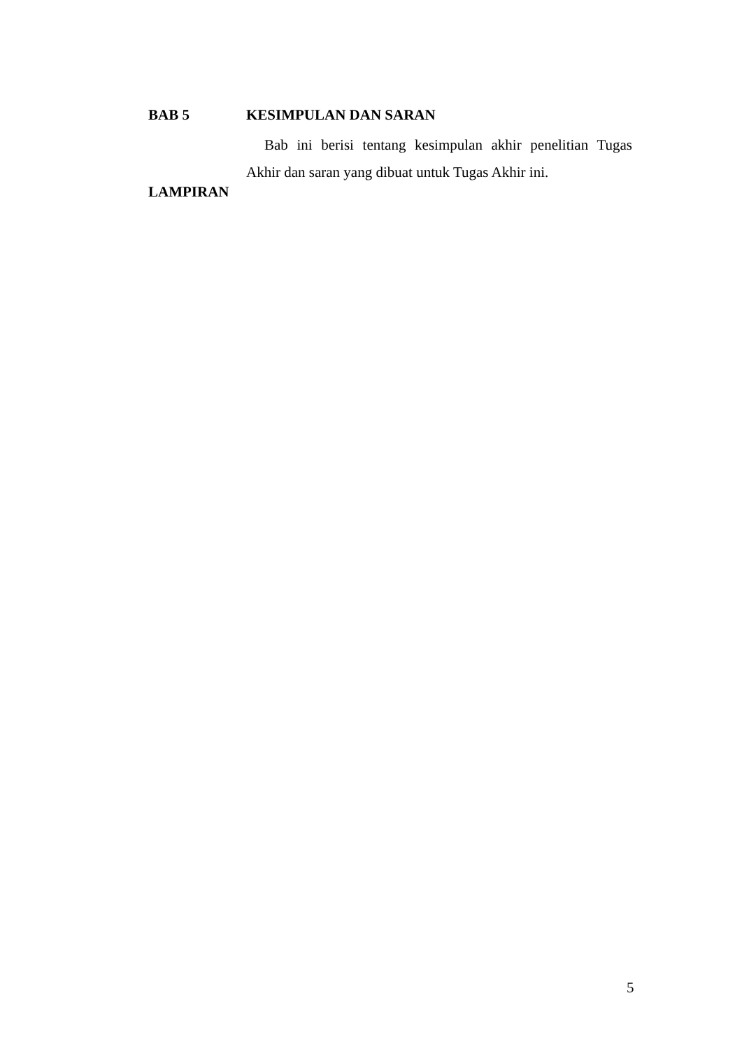BAB 5 KESIMPULAN DAN SARAN
Bab ini berisi tentang kesimpulan akhir penelitian Tugas Akhir dan saran yang dibuat untuk Tugas Akhir ini.
LAMPIRAN
5